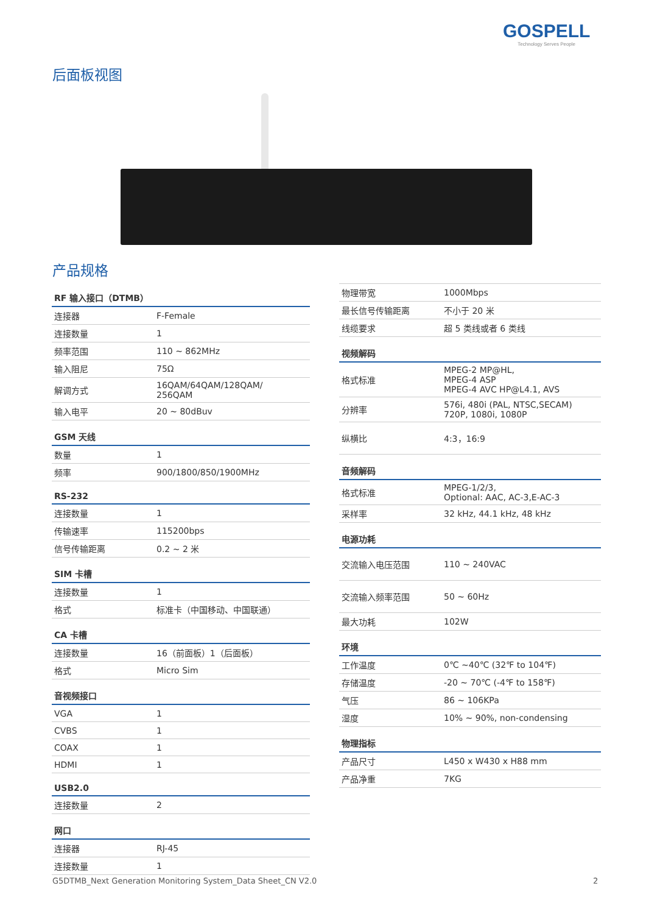GOSPELL
Technology Serves People
后面板视图
产品规格
| RF 输入接口（DTMB） | |
| --- | --- |
| 连接器 | F-Female |
| 连接数量 | 1 |
| 频率范围 | 110 ~ 862MHz |
| 输入阻尼 | 75Ω |
| 解调方式 | 16QAM/64QAM/128QAM/ 256QAM |
| 输入电平 | 20 ~ 80dBuv |
| GSM 天线 | |
| 数量 | 1 |
| 频率 | 900/1800/850/1900MHz |
| RS-232 | |
| 连接数量 | 1 |
| 传输速率 | 115200bps |
| 信号传输距离 | 0.2 ~ 2 米 |
| SIM 卡槽 | |
| 连接数量 | 1 |
| 格式 | 标准卡（中国移动、中国联通） |
| CA 卡槽 | |
| 连接数量 | 16（前面板）1（后面板） |
| 格式 | Micro Sim |
| 音视频接口 | |
| VGA | 1 |
| CVBS | 1 |
| COAX | 1 |
| HDMI | 1 |
| USB2.0 | |
| 连接数量 | 2 |
| 网口 | |
| 连接器 | RJ-45 |
| 连接数量 | 1 |
| 物理带宽 | 1000Mbps |
| 最长信号传输距离 | 不小于 20 米 |
| 线缆要求 | 超 5 类线或者 6 类线 |
| 视频解码 | |
| 格式标准 | MPEG-2 MP@HL, MPEG-4 ASP MPEG-4 AVC HP@L4.1, AVS |
| 分辨率 | 576i, 480i (PAL, NTSC,SECAM) 720P, 1080i, 1080P |
| 纵横比 | 4:3，16:9 |
| 音频解码 | |
| 格式标准 | MPEG-1/2/3, Optional: AAC, AC-3,E-AC-3 |
| 采样率 | 32 kHz, 44.1 kHz, 48 kHz |
| 电源功耗 | |
| 交流输入电压范围 | 110 ~ 240VAC |
| 交流输入频率范围 | 50 ~ 60Hz |
| 最大功耗 | 102W |
| 环境 | |
| 工作温度 | 0℃ ~40℃ (32℉ to 104℉) |
| 存储温度 | -20 ~ 70℃ (-4℉ to 158℉) |
| 气压 | 86 ~ 106KPa |
| 湿度 | 10% ~ 90%, non-condensing |
| 物理指标 | |
| 产品尺寸 | L450 x W430 x H88 mm |
| 产品净重 | 7KG |
G5DTMB_Next Generation Monitoring System_Data Sheet_CN V2.0
2